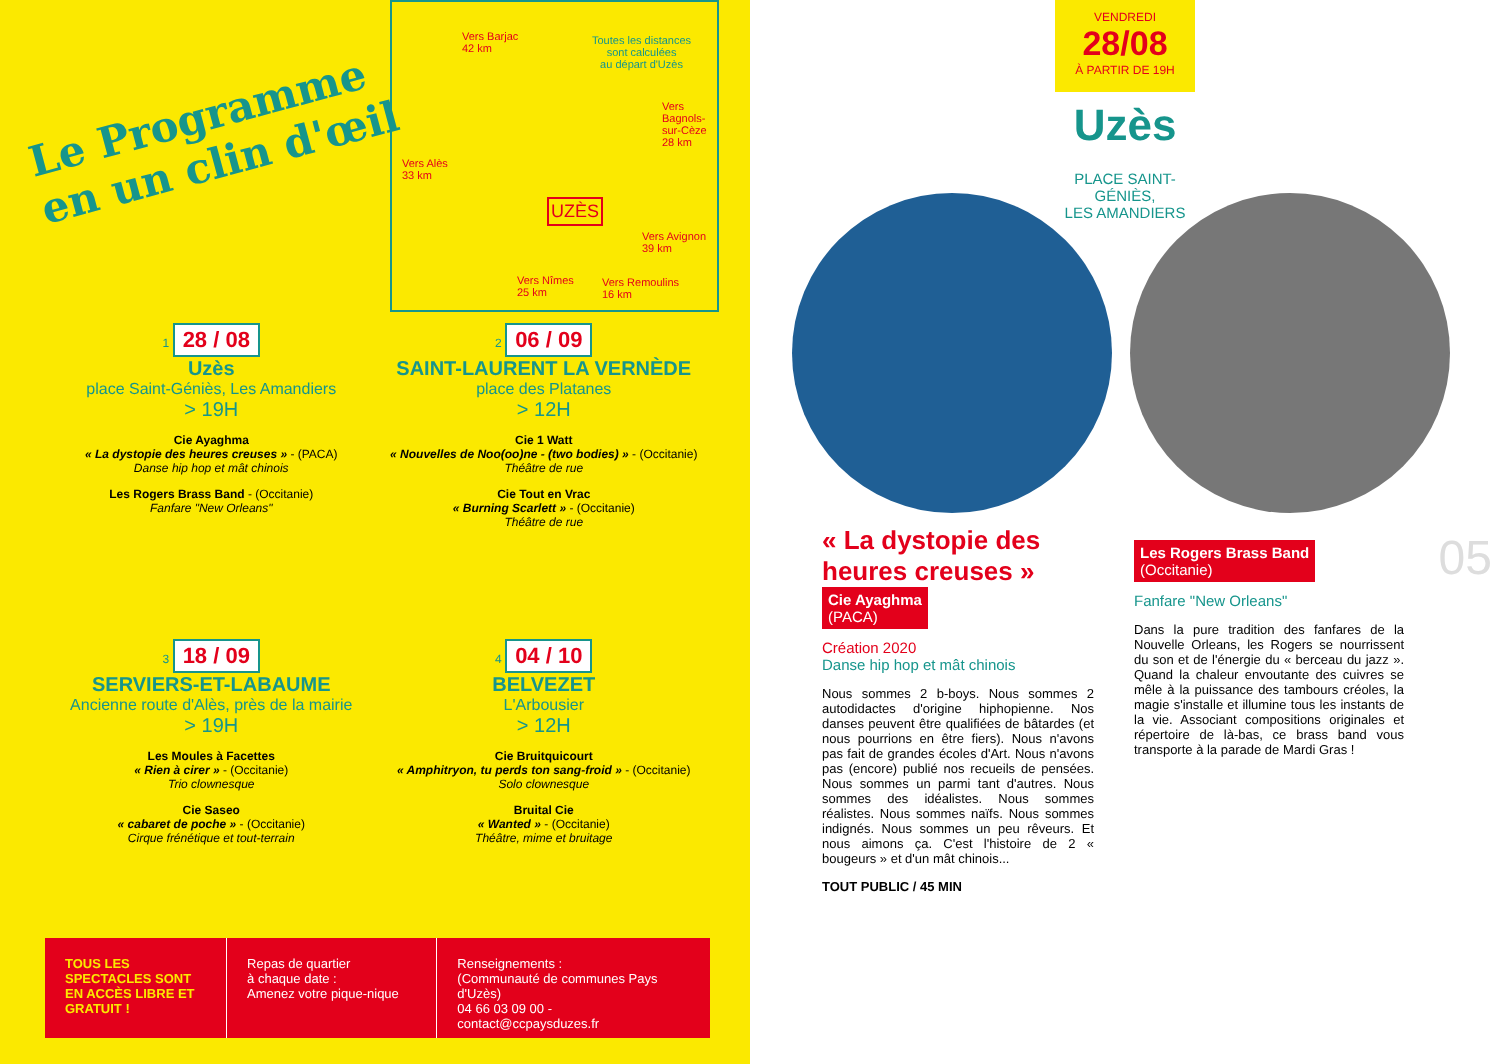Le Programme
en un clin d'œil
Vers Barjac
42 km
Toutes les distances
sont calculées
au départ d'Uzès
Vers
Bagnols-
sur-Cèze
28 km
Vers Alès
33 km
UZÈS
Vers Avignon
39 km
Vers Nîmes
25 km
Vers Remoulins
16 km
1 28 / 08
Uzès
place Saint-Géniès, Les Amandiers
> 19H
Cie Ayaghma
« La dystopie des heures creuses » - (PACA)
Danse hip hop et mât chinois
Les Rogers Brass Band - (Occitanie)
Fanfare "New Orleans"
2 06 / 09
SAINT-LAURENT LA VERNÈDE
place des Platanes
> 12H
Cie 1 Watt
« Nouvelles de Noo(oo)ne - (two bodies) » - (Occitanie)
Théâtre de rue
Cie Tout en Vrac
« Burning Scarlett » - (Occitanie)
Théâtre de rue
3 18 / 09
SERVIERS-ET-LABAUME
Ancienne route d'Alès, près de la mairie
> 19H
Les Moules à Facettes
« Rien à cirer » - (Occitanie)
Trio clownesque
Cie Saseo
« cabaret de poche » - (Occitanie)
Cirque frénétique et tout-terrain
4 04 / 10
BELVEZET
L'Arbousier
> 12H
Cie Bruitquicourt
« Amphitryon, tu perds ton sang-froid » - (Occitanie)
Solo clownesque
Bruital Cie
« Wanted » - (Occitanie)
Théâtre, mime et bruitage
TOUS LES SPECTACLES SONT EN ACCÈS LIBRE ET GRATUIT !
Repas de quartier
à chaque date :
Amenez votre pique-nique
Renseignements :
(Communauté de communes Pays d'Uzès)
04 66 03 09 00 - contact@ccpaysduzes.fr
VENDREDI
28/08
À PARTIR DE 19H
Uzès
PLACE SAINT-GÉNIÈS,
LES AMANDIERS
05
« La dystopie des heures creuses »
Cie Ayaghma
(PACA)
Création 2020
Danse hip hop et mât chinois
Nous sommes 2 b-boys. Nous sommes 2 autodidactes d'origine hiphopienne. Nos danses peuvent être qualifiées de bâtardes (et nous pourrions en être fiers). Nous n'avons pas fait de grandes écoles d'Art. Nous n'avons pas (encore) publié nos recueils de pensées. Nous sommes un parmi tant d'autres. Nous sommes des idéalistes. Nous sommes réalistes. Nous sommes naïfs. Nous sommes indignés. Nous sommes un peu rêveurs. Et nous aimons ça. C'est l'histoire de 2 « bougeurs » et d'un mât chinois...
TOUT PUBLIC / 45 MIN
Les Rogers Brass Band
(Occitanie)
Fanfare "New Orleans"
Dans la pure tradition des fanfares de la Nouvelle Orleans, les Rogers se nourrissent du son et de l'énergie du « berceau du jazz ». Quand la chaleur envoutante des cuivres se mêle à la puissance des tambours créoles, la magie s'installe et illumine tous les instants de la vie. Associant compositions originales et répertoire de là-bas, ce brass band vous transporte à la parade de Mardi Gras !